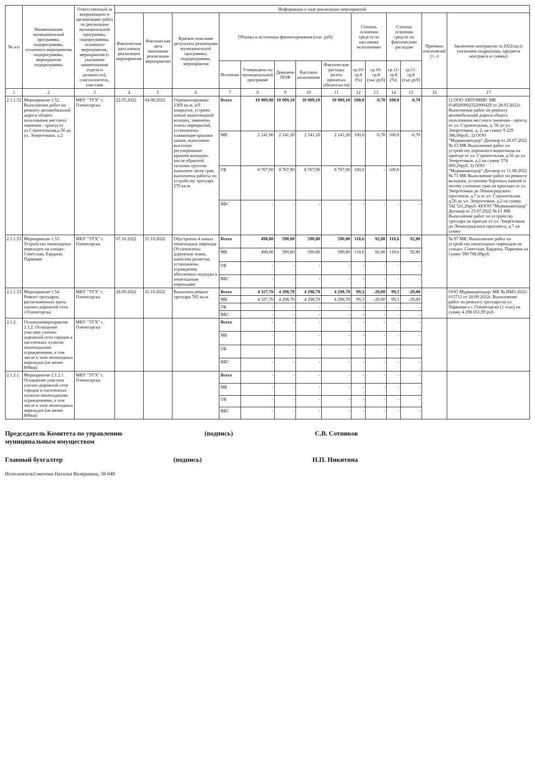| № п/п | Наименование муниципальной программы, подпрограммы, основного мероприятия подпрограммы, мероприятия подпрограммы | Ответственный за координацию и организацию работ по реализации муниципальной программы, подпрограммы, основного мероприятия, мероприятия (с указанием наименования отдела и должности); соисполнитель, участник | Информация о ходе реализации мероприятий | | | | | | | | | | | | | |
| --- | --- | --- | --- | --- | --- | --- | --- | --- | --- | --- | --- | --- | --- | --- | --- | --- |
| | | | Фактическая дата начала реализации мероприятия | Фактическая дата окончания реализации мероприятия | Краткое описание результата реализации муниципальной программы, подпрограммы, мероприятия | Объемы и источники финансирования (тыс. руб) | | | | | Степень освоения средств по кассовому исполнению | | Степень освоения средств по фактическим расходам | | Причины отклонений (+,-) | Заключено контрактов за 2022год (с указанием подрядчика, предмета контракта и суммы) |
| | | | | | | Источник | Утверждено по муниципальной программе | Доведено ПОФ | Кассовое исполнение | Фактические расходы (всего принятых обязательств) | гр.10/гр.8 (%) | гр.10-гр.8 (тыс.руб) | гр.11/гр.8 (%) | гр.11-гр.8 (тыс.руб) | | |
| 1 | 2 | 3 | 4 | 5 | 6 | 7 | 8 | 9 | 10 | 11 | 12 | 13 | 14 | 15 | 16 | 17 |
| 2.1.1.52 | Мероприятие 1.52 Выполнение работ по ремонту автомобильной дороги общего пользования местного значения - проезд от ул.Строительная,д.56 до ул. Энергетиков, д.2 | МКУ "УГХ" г. Оленегорска | 22.05.2022 | 04.08.2022 | Отремонтировано 2369 кв.м. а/б покрытия, устроен новый водоотводной колодец, заменены плиты перекрытий, установлены плавающие крышки люков, выполнено высотное регулирование крышек колодцев, после обратной засыпки грунтом выполнен засев трав, выполнены работы по устройству тротуара 270 кв.м. | Всего | 10 909,80 | 10 909,10 | 10 909,10 | 10 909,10 | 100,0 | -0,70 | 100,0 | -0,70 | | 1) ООО АВТОМИР: МК 0149200002322000429 от 28.03.2022г. Выполнение работ по ремонту автомобильной дороги общего пользования местного значения - проезд от ул. Строительная, д. 56 до ул. Энергетиков, д. 2, на сумму 9 229 386,00руб.; 2) ООО "Мурманавтодор":Договор от 26.07.2022 № 63 МК Выполнение работ по устройству дорожного водоотвода на проезде от ул. Строительная, д.56 до ул. Энергетиков, д.2 на сумму 574 009,20руб. 3) ООО "Мурманавтодор":Договор от 11.08.2022 № 71 МК Выполнение работ по ремонту колодцев, установке бортовых камней и посеву газонных трав на проездах от ул. Энергетиков до Ленинградского проспекта, д.7 и от ул. Строительная, д.56 до ул. Энергетиков, д.2 на сумму 542 521,20руб. 4)ООО "Мурманавтодор" Договор от 25.07.2022 № 61 МК Выполнение работ по устройству тротуара на проезде от ул. Энергетиков до Ленинградского проспекта, д.7 на сумму |
| | | | | | | МБ | 2 141,90 | 2 141,20 | 2 141,20 | 2 141,20 | 100,0 | -0,70 | 100,0 | -0,70 | | |
| | | | | | | ОБ | 8 767,90 | 8 767,90 | 8 767,90 | 8 767,90 | 100,0 | - | 100,0 | - | | |
| | | | | | | ВБС | - | - | - | - | - | - | - | - | | |
| 2.1.1.53 | Мероприятие 1.53 Устройство пешеходных переходов на улицах: Советская, Бардина, Парковая | МКУ "УГХ" г. Оленегорска | 07.10.2022 | 31.10.2022 | Обустроено 4 новых пешеходных перехода (Установлены дорожные знаки, нанесена разметка, установлены ограждения, обеспечены подходы к пешеходным переходам) | Всего | 498,00 | 590,80 | 590,80 | 590,80 | 118,6 | 92,80 | 118,6 | 92,80 | | № 97 МК: Выполнение работ по устройству пешеходных переходов на улицах: Советская, Бардина, Парковая на сумму 590 768,00руб. |
| | | | | | | МБ | 498,00 | 590,80 | 590,80 | 590,80 | 118,6 | 92,80 | 118,6 | 92,80 | | |
| | | | | | | ОБ | - | - | - | - | - | - | - | - | | |
| | | | | | | ВБС | - | - | - | - | - | - | - | - | | |
| 2.1.1.53 | Мероприятие 1.54 Ремонт тротуаров, расположенных вдоль улично-дорожной сети г.Оленегорска | МКУ "УГХ" г. Оленегорска | 28.09.2022 | 31.10.2022 | Выполнен ремонт тротуара 783 кв.м. | Всего | 4 327,70 | 4 298,70 | 4 298,70 | 4 298,70 | 99,3 | -29,00 | 99,3 | -29,00 | | ООО Мурманавтодор: МК № ИМЗ-2022-015712 от 28.09.2022г. Выполнение работ по ремонту тротуара на ул. Парковая в г. Оленегорске (1 этап) на сумму 4 298 651,99 руб. |
| | | | | | | МБ | 4 327,70 | 4 298,70 | 4 298,70 | 4 298,70 | 99,3 | -29,00 | 99,3 | -29,00 | | |
| | | | | | | ОБ | - | - | - | - | - | - | - | - | | |
| | | | | | | ВБС | - | - | - | - | - | - | - | - | | |
| 2.1.2. | Основноемероприятие 2.1.2. Оснащение участков улично-дорожной сети городов и населенных пунктов пешеходными ограждениями, в том числе в зоне пешеходных переходов (не менее 809км) | МКУ "УГХ" г. Оленегорска | | | | Всего | - | - | - | - | - | - | - | - | | |
| | | | | | | МБ | - | - | - | - | - | - | - | - | | |
| | | | | | | ОБ | - | - | - | - | - | - | - | - | | |
| | | | | | | ВБС | - | - | - | - | - | - | - | - | | |
| 2.1.2.1. | Мероприятие 2.1.2.1. Оснащение участков улично-дорожной сети городов и населенных пунктов пешеходными ограждениями, в том числе в зоне пешеходных переходов (не менее 809км) | МКУ "УГХ" г. Оленегорска | | | | Всего | - | - | - | - | - | - | - | - | | |
| | | | | | | МБ | - | - | - | - | - | - | - | - | | |
| | | | | | | ОБ | - | - | - | - | - | - | - | - | | |
| | | | | | | ВБС | - | - | - | - | - | - | - | - | | |
Председатель Комитета по управлению
муниципальным имуществом
(подпись) С.В. Сотников
Главный бухгалтер (подпись) Н.П. Никитина
ИсполнительСоколова Наталья Валерьевна, 58-048